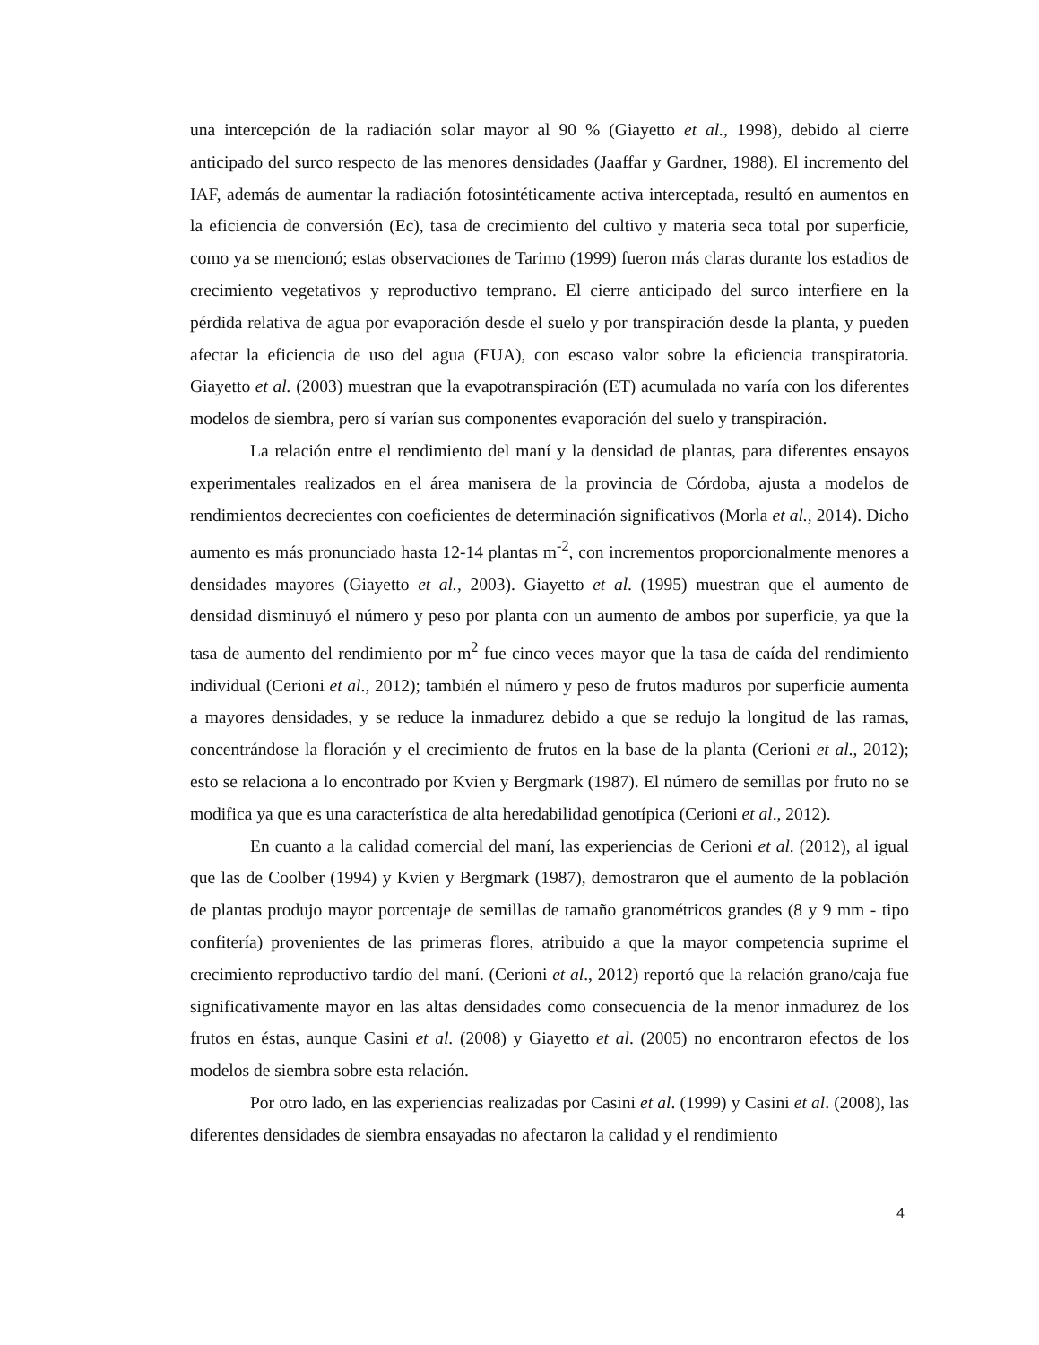una intercepción de la radiación solar mayor al 90 % (Giayetto et al., 1998), debido al cierre anticipado del surco respecto de las menores densidades (Jaaffar y Gardner, 1988). El incremento del IAF, además de aumentar la radiación fotosintéticamente activa interceptada, resultó en aumentos en la eficiencia de conversión (Ec), tasa de crecimiento del cultivo y materia seca total por superficie, como ya se mencionó; estas observaciones de Tarimo (1999) fueron más claras durante los estadios de crecimiento vegetativos y reproductivo temprano. El cierre anticipado del surco interfiere en la pérdida relativa de agua por evaporación desde el suelo y por transpiración desde la planta, y pueden afectar la eficiencia de uso del agua (EUA), con escaso valor sobre la eficiencia transpiratoria. Giayetto et al. (2003) muestran que la evapotranspiración (ET) acumulada no varía con los diferentes modelos de siembra, pero sí varían sus componentes evaporación del suelo y transpiración.
La relación entre el rendimiento del maní y la densidad de plantas, para diferentes ensayos experimentales realizados en el área manisera de la provincia de Córdoba, ajusta a modelos de rendimientos decrecientes con coeficientes de determinación significativos (Morla et al., 2014). Dicho aumento es más pronunciado hasta 12-14 plantas m<sup>-2</sup>, con incrementos proporcionalmente menores a densidades mayores (Giayetto et al., 2003). Giayetto et al. (1995) muestran que el aumento de densidad disminuyó el número y peso por planta con un aumento de ambos por superficie, ya que la tasa de aumento del rendimiento por m<sup>2</sup> fue cinco veces mayor que la tasa de caída del rendimiento individual (Cerioni et al., 2012); también el número y peso de frutos maduros por superficie aumenta a mayores densidades, y se reduce la inmadurez debido a que se redujo la longitud de las ramas, concentrándose la floración y el crecimiento de frutos en la base de la planta (Cerioni et al., 2012); esto se relaciona a lo encontrado por Kvien y Bergmark (1987). El número de semillas por fruto no se modifica ya que es una característica de alta heredabilidad genotípica (Cerioni et al., 2012).
En cuanto a la calidad comercial del maní, las experiencias de Cerioni et al. (2012), al igual que las de Coolber (1994) y Kvien y Bergmark (1987), demostraron que el aumento de la población de plantas produjo mayor porcentaje de semillas de tamaño granométricos grandes (8 y 9 mm - tipo confitería) provenientes de las primeras flores, atribuido a que la mayor competencia suprime el crecimiento reproductivo tardío del maní. (Cerioni et al., 2012) reportó que la relación grano/caja fue significativamente mayor en las altas densidades como consecuencia de la menor inmadurez de los frutos en éstas, aunque Casini et al. (2008) y Giayetto et al. (2005) no encontraron efectos de los modelos de siembra sobre esta relación.
Por otro lado, en las experiencias realizadas por Casini et al. (1999) y Casini et al. (2008), las diferentes densidades de siembra ensayadas no afectaron la calidad y el rendimiento
4